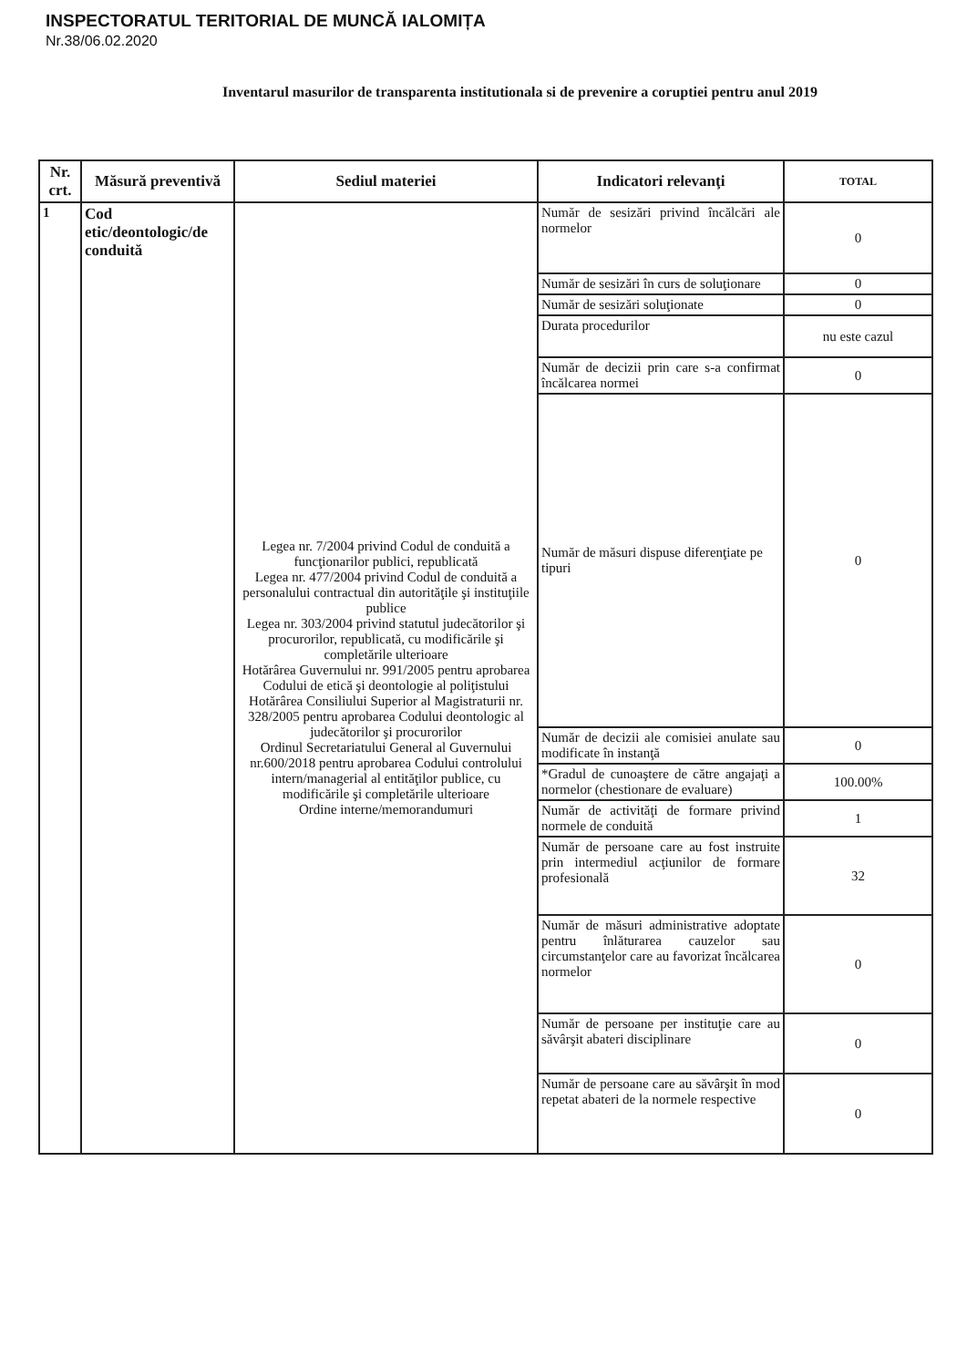INSPECTORATUL TERITORIAL DE MUNCĂ IALOMIȚA
Nr.38/06.02.2020
Inventarul masurilor de transparenta institutionala si de prevenire a coruptiei pentru anul 2019
| Nr. crt. | Măsură preventivă | Sediul materiei | Indicatori relevanţi | TOTAL |
| --- | --- | --- | --- | --- |
| 1 | Cod etic/deontologic/de conduită | Legea nr. 7/2004 privind Codul de conduită a funcţionarilor publici, republicată Legea nr. 477/2004 privind Codul de conduită a personalului contractual din autorităţile şi instituţiile publice Legea nr. 303/2004 privind statutul judecătorilor şi procurorilor, republicată, cu modificările şi completările ulterioare Hotărârea Guvernului nr. 991/2005 pentru aprobarea Codului de etică şi deontologie al poliţistului Hotărârea Consiliului Superior al Magistraturii nr. 328/2005 pentru aprobarea Codului deontologic al judecătorilor şi procurorilor Ordinul Secretariatului General al Guvernului nr.600/2018 pentru aprobarea Codului controlului intern/managerial al entităţilor publice, cu modificările şi completările ulterioare Ordine interne/memorandumuri | Număr de sesizări privind încălcări ale normelor | 0 |
| | | | Număr de sesizări în curs de soluţionare | 0 |
| | | | Număr de sesizări soluţionate | 0 |
| | | | Durata procedurilor | nu este cazul |
| | | | Număr de decizii prin care s-a confirmat încălcarea normei | 0 |
| | | | Număr de măsuri dispuse diferenţiate pe tipuri | 0 |
| | | | Număr de decizii ale comisiei anulate sau modificate în instanţă | 0 |
| | | | *Gradul de cunoaştere de către angajaţi a normelor (chestionare de evaluare) | 100.00% |
| | | | Număr de activităţi de formare privind normele de conduită | 1 |
| | | | Număr de persoane care au fost instruite prin intermediul acţiunilor de formare profesională | 32 |
| | | | Număr de măsuri administrative adoptate pentru înlăturarea cauzelor sau circumstanţelor care au favorizat încălcarea normelor | 0 |
| | | | Număr de persoane per instituţie care au săvârşit abateri disciplinare | 0 |
| | | | Număr de persoane care au săvârşit în mod repetat abateri de la normele respective | 0 |